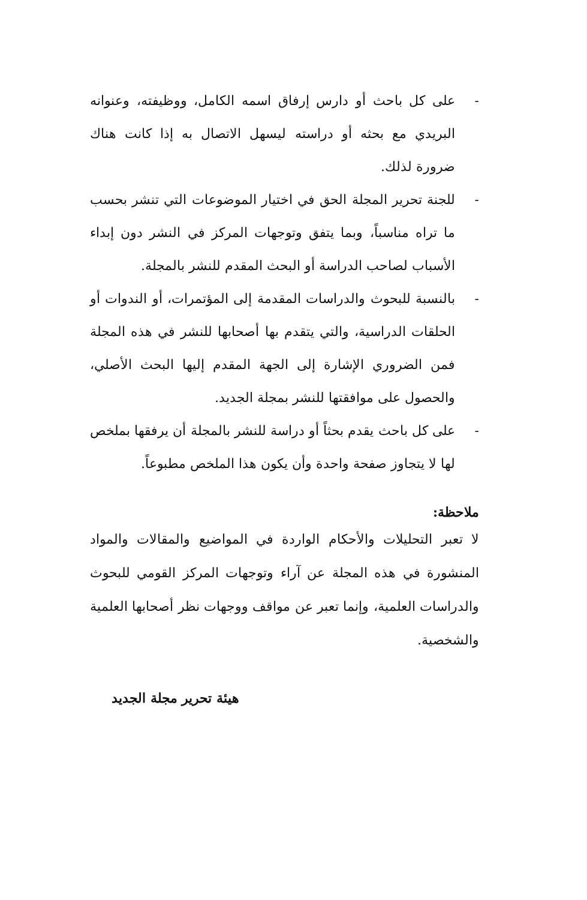- على كل باحث أو دارس إرفاق اسمه الكامل، ووظيفته، وعنوانه البريدي مع بحثه أو دراسته ليسهل الاتصال به إذا كانت هناك ضرورة لذلك.
- للجنة تحرير المجلة الحق في اختيار الموضوعات التي تنشر بحسب ما تراه مناسباً، وبما يتفق وتوجهات المركز في النشر دون إبداء الأسباب لصاحب الدراسة أو البحث المقدم للنشر بالمجلة.
- بالنسبة للبحوث والدراسات المقدمة إلى المؤتمرات، أو الندوات أو الحلقات الدراسية، والتي يتقدم بها أصحابها للنشر في هذه المجلة فمن الضروري الإشارة إلى الجهة المقدم إليها البحث الأصلي، والحصول على موافقتها للنشر بمجلة الجديد.
- على كل باحث يقدم بحثاً أو دراسة للنشر بالمجلة أن يرفقها بملخص لها لا يتجاوز صفحة واحدة وأن يكون هذا الملخص مطبوعاً.
ملاحظة:
لا تعبر التحليلات والأحكام الواردة في المواضيع والمقالات والمواد المنشورة في هذه المجلة عن آراء وتوجهات المركز القومي للبحوث والدراسات العلمية، وإنما تعبر عن مواقف ووجهات نظر أصحابها العلمية والشخصية.
هيئة تحرير مجلة الجديد